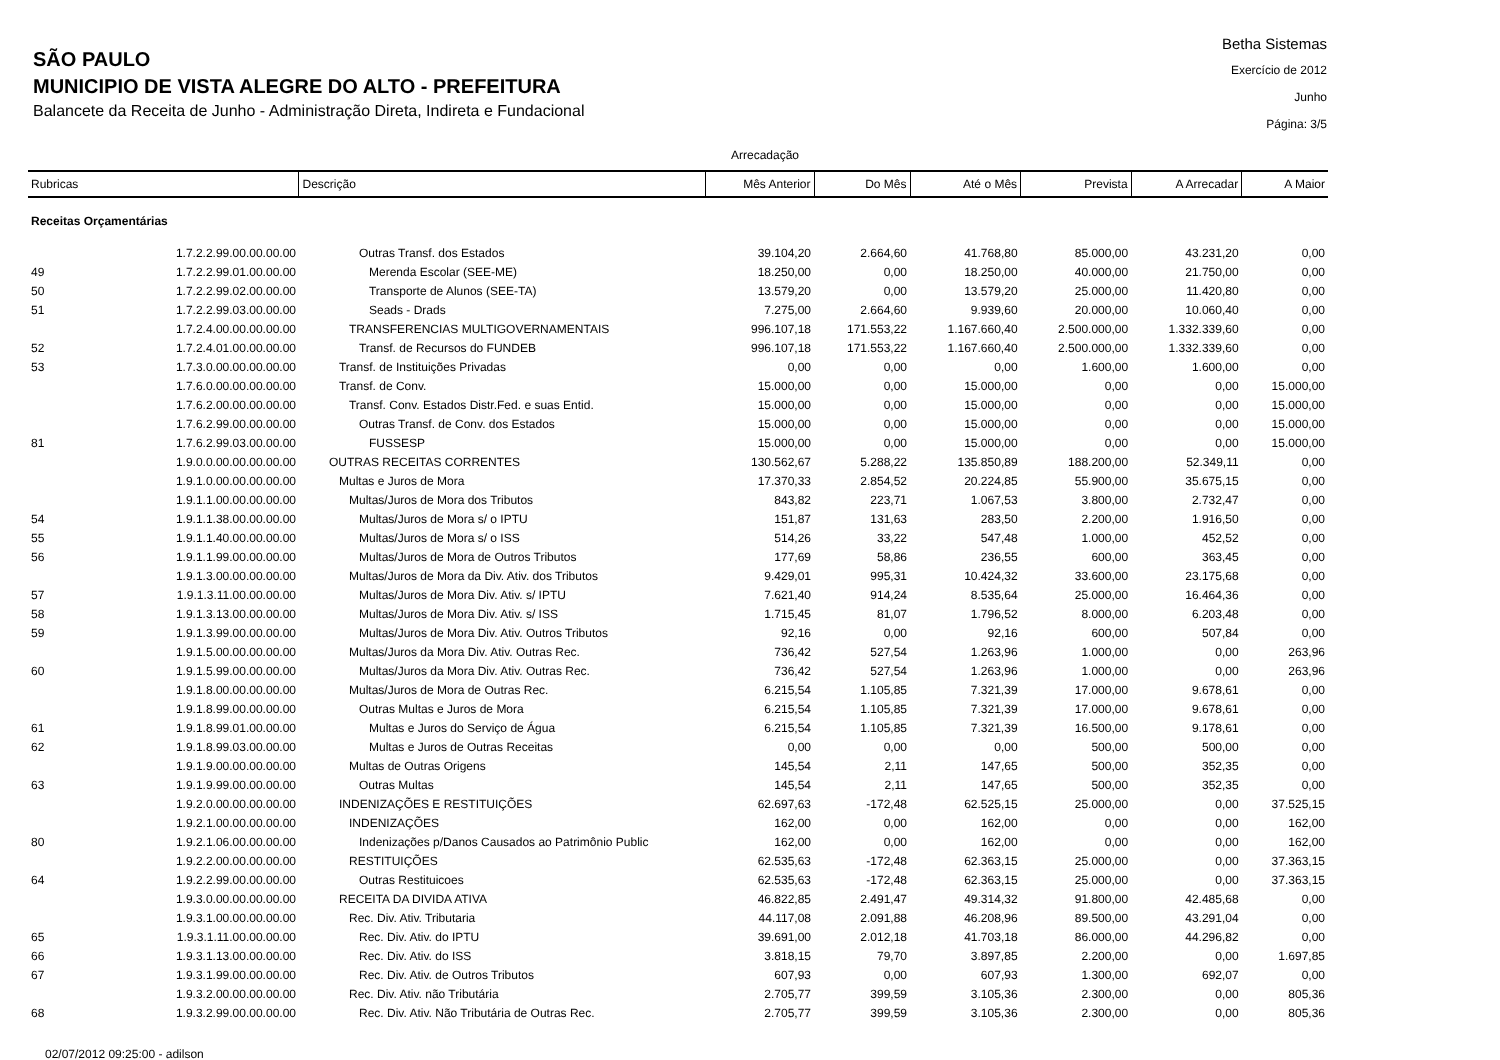SÃO PAULO
MUNICIPIO DE VISTA ALEGRE DO ALTO - PREFEITURA
Balancete da Receita de Junho - Administração Direta, Indireta e Fundacional
Betha Sistemas
Exercício de 2012
Junho
Página: 3/5
Arrecadação
| Rubricas | | Descrição | Mês Anterior | Do Mês | Até o Mês | Prevista | A Arrecadar | A Maior |
| --- | --- | --- | --- | --- | --- | --- | --- | --- |
| Receitas Orçamentárias | | | | | | | | |
| | 1.7.2.2.99.00.00.00.00 | Outras Transf. dos Estados | 39.104,20 | 2.664,60 | 41.768,80 | 85.000,00 | 43.231,20 | 0,00 |
| 49 | 1.7.2.2.99.01.00.00.00 | Merenda Escolar (SEE-ME) | 18.250,00 | 0,00 | 18.250,00 | 40.000,00 | 21.750,00 | 0,00 |
| 50 | 1.7.2.2.99.02.00.00.00 | Transporte de Alunos (SEE-TA) | 13.579,20 | 0,00 | 13.579,20 | 25.000,00 | 11.420,80 | 0,00 |
| 51 | 1.7.2.2.99.03.00.00.00 | Seads - Drads | 7.275,00 | 2.664,60 | 9.939,60 | 20.000,00 | 10.060,40 | 0,00 |
| | 1.7.2.4.00.00.00.00.00 | TRANSFERENCIAS MULTIGOVERNAMENTAIS | 996.107,18 | 171.553,22 | 1.167.660,40 | 2.500.000,00 | 1.332.339,60 | 0,00 |
| 52 | 1.7.2.4.01.00.00.00.00 | Transf. de Recursos do FUNDEB | 996.107,18 | 171.553,22 | 1.167.660,40 | 2.500.000,00 | 1.332.339,60 | 0,00 |
| 53 | 1.7.3.0.00.00.00.00.00 | Transf. de Instituições Privadas | 0,00 | 0,00 | 0,00 | 1.600,00 | 1.600,00 | 0,00 |
| | 1.7.6.0.00.00.00.00.00 | Transf. de Conv. | 15.000,00 | 0,00 | 15.000,00 | 0,00 | 0,00 | 15.000,00 |
| | 1.7.6.2.00.00.00.00.00 | Transf. Conv. Estados Distr.Fed. e suas Entid. | 15.000,00 | 0,00 | 15.000,00 | 0,00 | 0,00 | 15.000,00 |
| | 1.7.6.2.99.00.00.00.00 | Outras Transf. de Conv. dos Estados | 15.000,00 | 0,00 | 15.000,00 | 0,00 | 0,00 | 15.000,00 |
| 81 | 1.7.6.2.99.03.00.00.00 | FUSSESP | 15.000,00 | 0,00 | 15.000,00 | 0,00 | 0,00 | 15.000,00 |
| | 1.9.0.0.00.00.00.00.00 | OUTRAS RECEITAS CORRENTES | 130.562,67 | 5.288,22 | 135.850,89 | 188.200,00 | 52.349,11 | 0,00 |
| | 1.9.1.0.00.00.00.00.00 | Multas e Juros de Mora | 17.370,33 | 2.854,52 | 20.224,85 | 55.900,00 | 35.675,15 | 0,00 |
| | 1.9.1.1.00.00.00.00.00 | Multas/Juros de Mora dos Tributos | 843,82 | 223,71 | 1.067,53 | 3.800,00 | 2.732,47 | 0,00 |
| 54 | 1.9.1.1.38.00.00.00.00 | Multas/Juros de Mora s/ o IPTU | 151,87 | 131,63 | 283,50 | 2.200,00 | 1.916,50 | 0,00 |
| 55 | 1.9.1.1.40.00.00.00.00 | Multas/Juros de Mora s/ o ISS | 514,26 | 33,22 | 547,48 | 1.000,00 | 452,52 | 0,00 |
| 56 | 1.9.1.1.99.00.00.00.00 | Multas/Juros de Mora de Outros Tributos | 177,69 | 58,86 | 236,55 | 600,00 | 363,45 | 0,00 |
| | 1.9.1.3.00.00.00.00.00 | Multas/Juros de Mora da Div. Ativ. dos Tributos | 9.429,01 | 995,31 | 10.424,32 | 33.600,00 | 23.175,68 | 0,00 |
| 57 | 1.9.1.3.11.00.00.00.00 | Multas/Juros de Mora Div. Ativ. s/ IPTU | 7.621,40 | 914,24 | 8.535,64 | 25.000,00 | 16.464,36 | 0,00 |
| 58 | 1.9.1.3.13.00.00.00.00 | Multas/Juros de Mora Div. Ativ. s/ ISS | 1.715,45 | 81,07 | 1.796,52 | 8.000,00 | 6.203,48 | 0,00 |
| 59 | 1.9.1.3.99.00.00.00.00 | Multas/Juros de Mora Div. Ativ. Outros Tributos | 92,16 | 0,00 | 92,16 | 600,00 | 507,84 | 0,00 |
| | 1.9.1.5.00.00.00.00.00 | Multas/Juros da Mora Div. Ativ. Outras Rec. | 736,42 | 527,54 | 1.263,96 | 1.000,00 | 0,00 | 263,96 |
| 60 | 1.9.1.5.99.00.00.00.00 | Multas/Juros da Mora Div. Ativ. Outras Rec. | 736,42 | 527,54 | 1.263,96 | 1.000,00 | 0,00 | 263,96 |
| | 1.9.1.8.00.00.00.00.00 | Multas/Juros de Mora de Outras Rec. | 6.215,54 | 1.105,85 | 7.321,39 | 17.000,00 | 9.678,61 | 0,00 |
| | 1.9.1.8.99.00.00.00.00 | Outras Multas e Juros de Mora | 6.215,54 | 1.105,85 | 7.321,39 | 17.000,00 | 9.678,61 | 0,00 |
| 61 | 1.9.1.8.99.01.00.00.00 | Multas e Juros do Serviço de Água | 6.215,54 | 1.105,85 | 7.321,39 | 16.500,00 | 9.178,61 | 0,00 |
| 62 | 1.9.1.8.99.03.00.00.00 | Multas e Juros de Outras Receitas | 0,00 | 0,00 | 0,00 | 500,00 | 500,00 | 0,00 |
| | 1.9.1.9.00.00.00.00.00 | Multas de Outras Origens | 145,54 | 2,11 | 147,65 | 500,00 | 352,35 | 0,00 |
| 63 | 1.9.1.9.99.00.00.00.00 | Outras Multas | 145,54 | 2,11 | 147,65 | 500,00 | 352,35 | 0,00 |
| | 1.9.2.0.00.00.00.00.00 | INDENIZAÇÕES E RESTITUIÇÕES | 62.697,63 | -172,48 | 62.525,15 | 25.000,00 | 0,00 | 37.525,15 |
| | 1.9.2.1.00.00.00.00.00 | INDENIZAÇÕES | 162,00 | 0,00 | 162,00 | 0,00 | 0,00 | 162,00 |
| 80 | 1.9.2.1.06.00.00.00.00 | Indenizações p/Danos Causados ao Patrimônio Public | 162,00 | 0,00 | 162,00 | 0,00 | 0,00 | 162,00 |
| | 1.9.2.2.00.00.00.00.00 | RESTITUIÇÕES | 62.535,63 | -172,48 | 62.363,15 | 25.000,00 | 0,00 | 37.363,15 |
| 64 | 1.9.2.2.99.00.00.00.00 | Outras Restituicoes | 62.535,63 | -172,48 | 62.363,15 | 25.000,00 | 0,00 | 37.363,15 |
| | 1.9.3.0.00.00.00.00.00 | RECEITA DA DIVIDA ATIVA | 46.822,85 | 2.491,47 | 49.314,32 | 91.800,00 | 42.485,68 | 0,00 |
| | 1.9.3.1.00.00.00.00.00 | Rec. Div. Ativ. Tributaria | 44.117,08 | 2.091,88 | 46.208,96 | 89.500,00 | 43.291,04 | 0,00 |
| 65 | 1.9.3.1.11.00.00.00.00 | Rec. Div. Ativ. do IPTU | 39.691,00 | 2.012,18 | 41.703,18 | 86.000,00 | 44.296,82 | 0,00 |
| 66 | 1.9.3.1.13.00.00.00.00 | Rec. Div. Ativ. do ISS | 3.818,15 | 79,70 | 3.897,85 | 2.200,00 | 0,00 | 1.697,85 |
| 67 | 1.9.3.1.99.00.00.00.00 | Rec. Div. Ativ. de Outros Tributos | 607,93 | 0,00 | 607,93 | 1.300,00 | 692,07 | 0,00 |
| | 1.9.3.2.00.00.00.00.00 | Rec. Div. Ativ. não Tributária | 2.705,77 | 399,59 | 3.105,36 | 2.300,00 | 0,00 | 805,36 |
| 68 | 1.9.3.2.99.00.00.00.00 | Rec. Div. Ativ. Não Tributária de Outras Rec. | 2.705,77 | 399,59 | 3.105,36 | 2.300,00 | 0,00 | 805,36 |
02/07/2012 09:25:00 - adilson